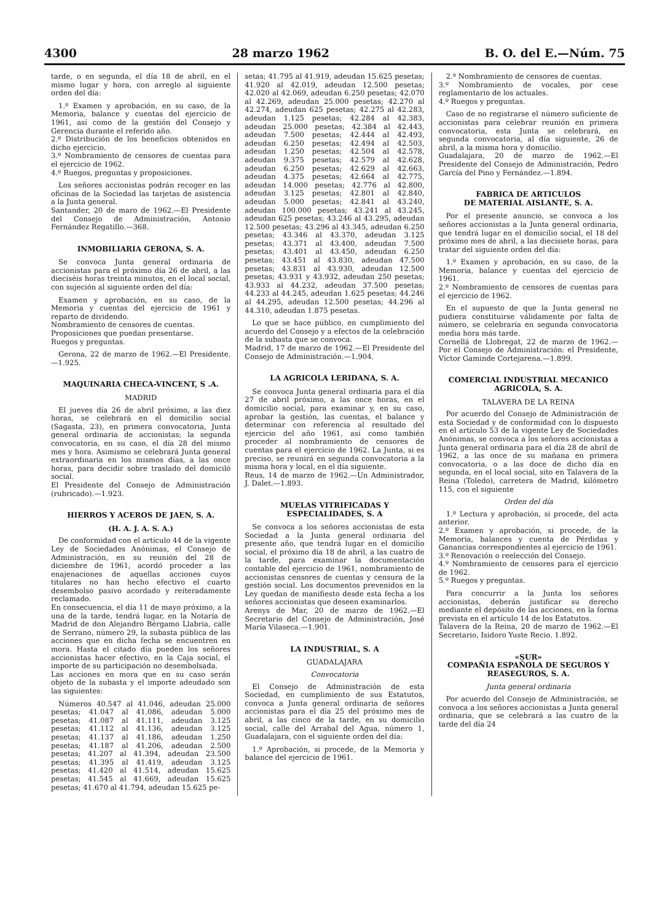4300 28 marzo 1962 B. O. del E.—Núm. 75
tarde, o en segunda, el día 18 de abril, en el mismo lugar y hora, con arreglo al siguiente orden del día:
1.º Examen y aprobación, en su caso, de la Memoria, balance y cuentas del ejercicio de 1961, así como de la gestión del Consejo y Gerencia durante el referido año.
2.º Distribución de los beneficios obtenidos en dicho ejercicio.
3.º Nombramiento de censores de cuentas para el ejercicio de 1962.
4.º Ruegos, preguntas y proposiciones.
Los señores accionistas podrán recoger en las oficinas de la Sociedad las tarjetas de asistencia a la Junta general.
Santander, 20 de maro de 1962.—El Presidente del Consejo de Administración, Antonio Fernández Regatillo.—368.
INMOBILIARIA GERONA, S. A.
Se convoca Junta general ordinaria de accionistas para el próximo día 26 de abril, a las dieciséis horas treinta minutos, en el local social, con sujeción al siguiente orden del día:
Examen y aprobación, en su caso, de la Memoria y cuentas del ejercicio de 1961 y reparto de dividendo.
Nombramiento de censores de cuentas.
Proposiciones que puedan presentarse.
Ruegos y preguntas.
Gerona, 22 de marzo de 1962.—El Presidente.—1.925.
MAQUINARIA CHECA-VINCENT, S .A.
MADRID
El jueves día 26 de abril próximo, a las diez horas, se celebrará en el domicilio social (Sagasta, 23), en primera convocatoria, Junta general ordinaria de accionistas; la segunda convocatoria, en su caso, el día 28 del mismo mes y hora. Asimismo se celebrará Junta general extraordinaria en los mismos días, a las once horas, para decidir sobre traslado del domiciló social.
El Presidente del Consejo de Administración (rubricado).—1.923.
HIERROS Y ACEROS DE JAEN, S. A.
(H. A. J. A. S. A.)
De conformidad con el artículo 44 de la vigente Ley de Sociedades Anónimas, el Consejo de Administración, en su reunión del 28 de diciembre de 1961, acordó proceder a las enajenaciones de aquellas acciones cuyos titulares no han hecho efectivo el cuarto desembolso pasivo acordado y reiteradamente reclamado.
En consecuencia, el día 11 de mayo próximo, a la una de la tarde, tendrá lugar, en la Notaría de Madrid de don Alejandro Bérgamo Llabria, calle de Serrano, número 29, la subasta pública de las acciones que en dicha fecha se encuentren en mora. Hasta el citado día pueden los señores accionistas hacer efectivo, en la Caja social, el importe de su participación no desembolsada.
Las acciones en mora que en su caso serán objeto de la subasta y el importe adeudado son las siguientes:
Números 40.547 al 41.046, adeudan 25.000 pesetas; 41.047 al 41.086, adeudan 5.000 pesetas; 41.087 al 41.111, adeudan 3.125 pesetas; 41.112 al 41.136, adeudan 3.125 pesetas; 41.137 al 41.186, adeudan 1.250 pesetas; 41.187 al 41.206, adeudan 2.500 pesetas; 41.207 al 41.394, adeudan 23.500 pesetas; 41.395 al 41.419, adeudan 3.125 pesetas; 41.420 al 41.514, adeudan 15.625 pesetas; 41.545 al 41.669, adeudan 15.625 pesetas; 41.670 al 41.794, adeudan 15.625 pe-
setas; 41.795 al 41.919, adeudan 15.625 pesetas; 41.920 al 42.019, adeudan 12.500 pesetas; 42.020 al 42.069, adeudan 6.250 pesetas; 42.070 al 42.269, adeudan 25.000 pesetas; 42.270 al 42.274, adeudan 625 pesetas; 42.275 al 42.283, adeudan 1.125 pesetas; 42.284 al 42.383, adeudan 25.000 pesetas; 42.384 al 42.443, adeudan 7.500 pesetas; 42.444 al 42.493, adeudan 6.250 pesetas; 42.494 al 42.503, adeudan 1.250 pesetas; 42.504 al 42.578, adeudan 9.375 pesetas; 42.579 al 42.628, adeudan 6.250 pesetas; 42.629 al 42.663, adeudan 4.375 pesetas; 42.664 al 42.775, adeudan 14.000 pesetas; 42.776 al 42.800, adeudan 3.125 pesetas; 42.801 al 42.840, adeudan 5.000 pesetas; 42.841 al 43.240, adeudan 100.000 pesetas; 43.241 al 43.245, adeudan 625 pesetas; 43.246 al 43.295, adeudan 12.500 pesetas; 43.296 al 43.345, adeudan 6.250 pesetas; 43.346 al 43.370, adeudan 3.125 pesetas; 43.371 al 43.400, adeudan 7.500 pesetas; 43.401 al 43.450, adeudan 6.250 pesetas; 43.451 al 43.830, adeudan 47.500 pesetas; 43.831 al 43.930, adeudan 12.500 pesetas; 43.931 y 43.932, adeudan 250 pesetas; 43.933 al 44.232, adeudan 37.500 pesetas; 44.233 al 44.245, adeudan 1.625 pesetas; 44.246 al 44.295, adeudan 12.500 pesetas; 44.296 al 44.310, adeudan 1.875 pesetas.
Lo que se hace público, en cumplimiento del acuerdo del Consejo y a efectos de la celebración de la subasta que se convoca.
Madrid, 17 de marzo de 1962.—El Presidente del Consejo de Administración.—1.904.
LA AGRICOLA LERIDANA, S. A.
Se convoca Junta general ordinaria para el día 27 de abril próximo, a las once horas, en el domicilio social, para examinar y, en su caso, aprobar la gestión, las cuentas, el balance y determinar con referencia al resultado del ejercicio del año 1961, así como también proceder al nombramiento de censores de cuentas para el ejercicio de 1962. La Junta, si es preciso, se reunirá en segunda convocatoria a la misma hora y local, en el día siguiente.
Reus, 14 de marzo de 1962.—Un Administrador, J. Dalet.—1.893.
MUELAS VITRIFICADAS Y ESPECIALIDADES, S. A
Se convoca a los señores accionistas de esta Sociedad a la Junta general ordinaria del presente año, que tendrá lugar en el domicilio social, el próximo día 18 de abril, a las cuatro de la tarde, para examinar la documentación contable del ejercicio de 1961, nombramiento de accionistas censores de cuentas y censura de la gestión social. Los documentos prevenidos en la Ley quedan de manifiesto desde esta fecha a los señores accionistas que deseen examinarlos.
Arenys de Mar, 20 de marzo de 1962.—El Secretario del Consejo de Administración, José María Vilaseca.—1.901.
LA INDUSTRIAL, S. A
GUADALAJARA
Convocatoria
El Consejo de Administración de esta Sociedad, en cumplimiento de sus Estatutos, convoca a Junta general ordinaria de señores accionistas para el día 25 del próximo mes de abril, a las cinco de la tarde, en su domicilio social, calle del Arrabal del Agua, número 1, Guadalajara, con el siguiente orden del día:
1.º Aprobación, si procede, de la Memoria y balance del ejercicio de 1961.
2.º Nombramiento de censores de cuentas.
3.º Nombramiento de vocales, por cese reglamentario de los actuales.
4.º Ruegos y preguntas.
Caso de no registrarse el número suficiente de accionistas para celebrar reunión en primera convocatoria, esta Junta se celebrará, en segunda convocatoria, al día siguiente, 26 de abril, a la misma hora y domicilio.
Guadalajara, 20 de marzo de 1962.—El Presidente del Consejo de Administración, Pedro García del Pino y Fernández.—1.894.
FABRICA DE ARTICULOS
DE MATERIAL AISLANTE, S. A.
Por el presente anuncio, se convoca a los señores accionistas a la Junta general ordinaria, que tendrá lugar en el domicilio social, el 18 del próximo mes de abril, a las diecisiete horas, para tratar del siguiente orden del día:
1.º Examen y aprobación, en su caso, de la Memoria, balance y cuentas del ejercicio de 1961.
2.º Nombramiento de censores de cuentas para el ejercicio de 1962.
En el supuesto de que la Junta general no pudiera constituirse válidamente por falta de número, se celebraría en segunda convocatoria media hora más tarde.
Cornellá de Llobregat, 22 de marzo de 1962.—Por el Consejo de Administración: el Presidente, Víctor Gaminde Cortejarena.—1.899.
COMERCIAL INDUSTRIAL MECANICO AGRICOLA, S. A.
TALAVERA DE LA REINA
Por acuerdo del Consejo de Administración de esta Sociedad y de conformidad con lo dispuesto en el artículo 53 de la vigente Ley de Sociedades Anónimas, se convoca a los señores accionistas a Junta general ordinaria para el día 28 de abril de 1962, a las once de su mañana en primera convocatoria, o a las doce de dicho día en segunda, en el local social, sito en Talavera de la Reina (Toledo), carretera de Madrid, kilómetro 115, con el siguiente
Orden del día
1.º Lectura y aprobación, si procede, del acta anterior.
2.º Examen y aprobación, si procede, de la Memoria, balances y cuenta de Pérdidas y Ganancias correspondientes al ejercicio de 1961.
3.º Renovación o reelección del Consejo.
4.º Nombramiento de censores para el ejercicio de 1962.
5.º Ruegos y preguntas.
Para concurrir a la Junta los señores accionistas, deberán justificar su derecho mediante el depósito de las acciones, en la forma prevista en el artículo 14 de los Estatutos.
Talavera de la Reina, 20 de marzo de 1962.—El Secretario, Isidoro Yuste Recio. 1.892.
«SUR»
COMPAÑIA ESPAÑOLA DE SEGUROS Y REASEGUROS, S. A.
Junta general ordinaria
Por acuerdo del Consejo de Administración, se convoca a los señores accionistas a Junta general ordinaria, que se celebrará a las cuatro de la tarde del día 24